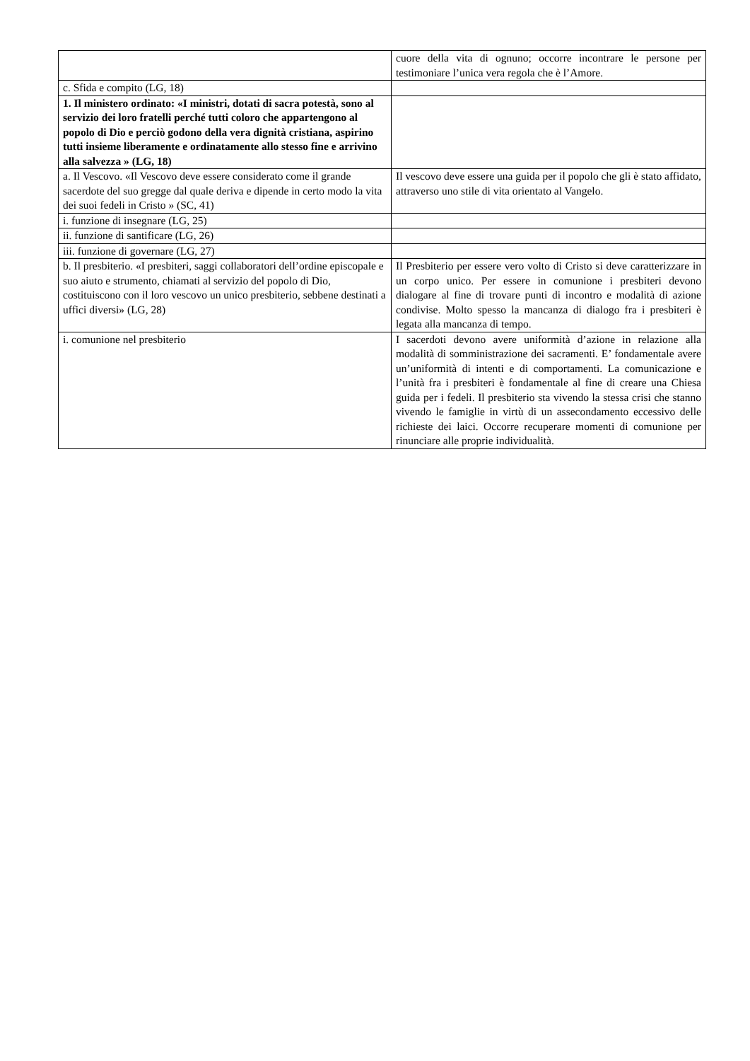| | cuore della vita di ognuno; occorre incontrare le persone per testimoniare l’unica vera regola che è l’Amore. |
| c. Sfida e compito (LG, 18) | |
| 1. Il ministero ordinato: «I ministri, dotati di sacra potestà, sono al servizio dei loro fratelli perché tutti coloro che appartengono al popolo di Dio e perciò godono della vera dignità cristiana, aspirino tutti insieme liberamente e ordinatamente allo stesso fine e arrivino alla salvezza » (LG, 18) | |
| a. Il Vescovo. «Il Vescovo deve essere considerato come il grande sacerdote del suo gregge dal quale deriva e dipende in certo modo la vita dei suoi fedeli in Cristo » (SC, 41) | Il vescovo deve essere una guida per il popolo che gli è stato affidato, attraverso uno stile di vita orientato al Vangelo. |
| i. funzione di insegnare (LG, 25) | |
| ii. funzione di santificare (LG, 26) | |
| iii. funzione di governare (LG, 27) | |
| b. Il presbiterio. «I presbiteri, saggi collaboratori dell’ordine episcopale e suo aiuto e strumento, chiamati al servizio del popolo di Dio, costituiscono con il loro vescovo un unico presbiterio, sebbene destinati a uffici diversi» (LG, 28) | Il Presbiterio per essere vero volto di Cristo si deve caratterizzare in un corpo unico. Per essere in comunione i presbiteri devono dialogare al fine di trovare punti di incontro e modalità di azione condivise. Molto spesso la mancanza di dialogo fra i presbiteri è legata alla mancanza di tempo. |
| i. comunione nel presbiterio | I sacerdoti devono avere uniformità d’azione in relazione alla modalità di somministrazione dei sacramenti. E’ fondamentale avere un’uniformità di intenti e di comportamenti. La comunicazione e l’unità fra i presbiteri è fondamentale al fine di creare una Chiesa guida per i fedeli. Il presbiterio sta vivendo la stessa crisi che stanno vivendo le famiglie in virtù di un assecondamento eccessivo delle richieste dei laici. Occorre recuperare momenti di comunione per rinunciare alle proprie individualità. |